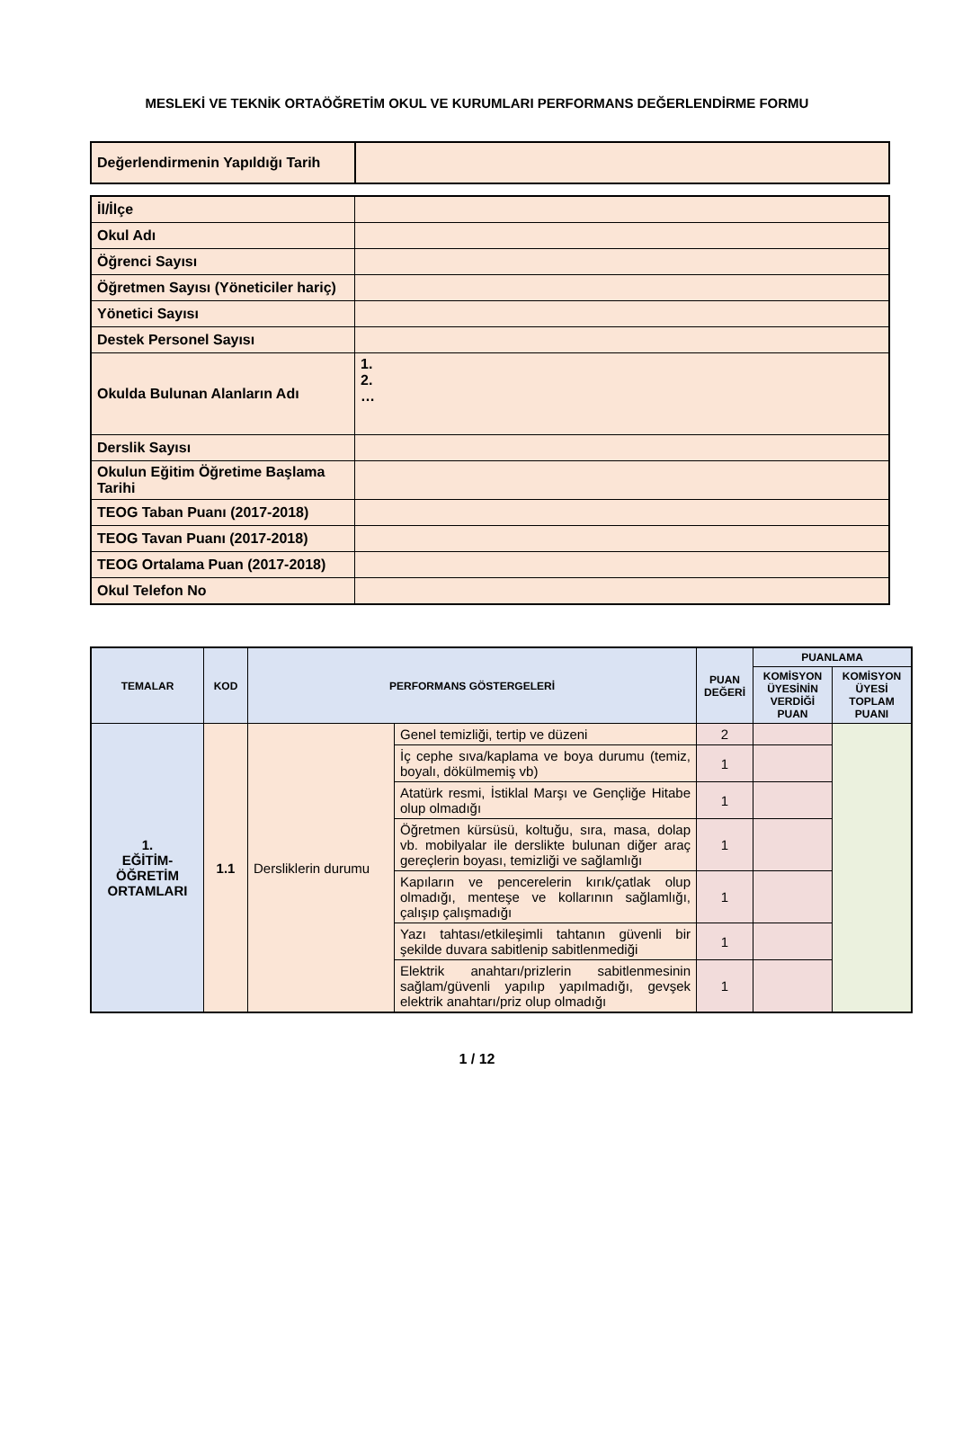MESLEKİ VE TEKNİK ORTAÖĞRETİM OKUL VE KURUMLARI PERFORMANS DEĞERLENDİRME FORMU
| Değerlendirmenin Yapıldığı Tarih | |
| İl/İlçe | |
| Okul Adı | |
| Öğrenci Sayısı | |
| Öğretmen Sayısı (Yöneticiler hariç) | |
| Yönetici Sayısı | |
| Destek Personel Sayısı | |
| Okulda Bulunan Alanların Adı | 1. 2. … |
| Derslik Sayısı | |
| Okulun Eğitim Öğretime Başlama Tarihi | |
| TEOG Taban Puanı (2017-2018) | |
| TEOG Tavan Puanı (2017-2018) | |
| TEOG Ortalama Puan (2017-2018) | |
| Okul Telefon No | |
| TEMALAR | KOD | PERFORMANS GÖSTERGELERİ | | PUAN DEĞERİ | PUANLAMA | |
| --- | --- | --- | --- | --- | --- | --- |
| | | | | | KOMİSYON ÜYESİNİN VERDİĞİ PUAN | KOMİSYON ÜYESİ TOPLAM PUANI |
| 1. EĞİTİM-ÖĞRETİM ORTAMLARI | 1.1 | Dersliklerin durumu | Genel temizliği, tertip ve düzeni | 2 | | |
| | | | İç cephe sıva/kaplama ve boya durumu (temiz, boyalı, dökülmemiş vb) | 1 | | |
| | | | Atatürk resmi, İstiklal Marşı ve Gençliğe Hitabe olup olmadığı | 1 | | |
| | | | Öğretmen kürsüsü, koltuğu, sıra, masa, dolap vb. mobilyalar ile derslikte bulunan diğer araç gereçlerin boyası, temizliği ve sağlamlığı | 1 | | |
| | | | Kapıların ve pencerelerin kırık/çatlak olup olmadığı, menteşe ve kollarının sağlamlığı, çalışıp çalışmadığı | 1 | | |
| | | | Yazı tahtası/etkileşimli tahtanın güvenli bir şekilde duvara sabitlenip sabitlenmediği | 1 | | |
| | | | Elektrik anahtarı/prizlerin sabitlenmesinin sağlam/güvenli yapılıp yapılmadığı, gevşek elektrik anahtarı/priz olup olmadığı | 1 | | |
1 / 12